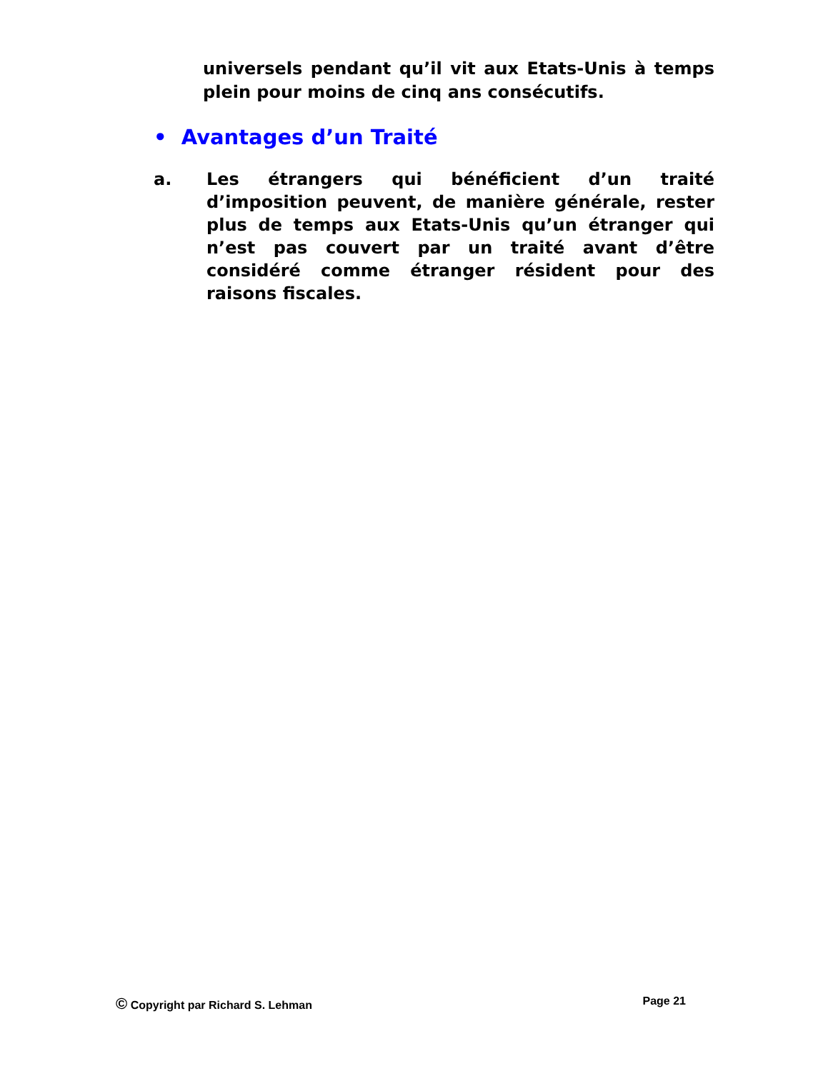universels pendant qu’il vit aux Etats-Unis à temps plein pour moins de cinq ans consécutifs.
• Avantages d’un Traité
a. Les étrangers qui bénéficient d’un traité d’imposition peuvent, de manière générale, rester plus de temps aux Etats-Unis qu’un étranger qui n’est pas couvert par un traité avant d’être considéré comme étranger résident pour des raisons fiscales.
© Copyright par Richard S. Lehman Page 21